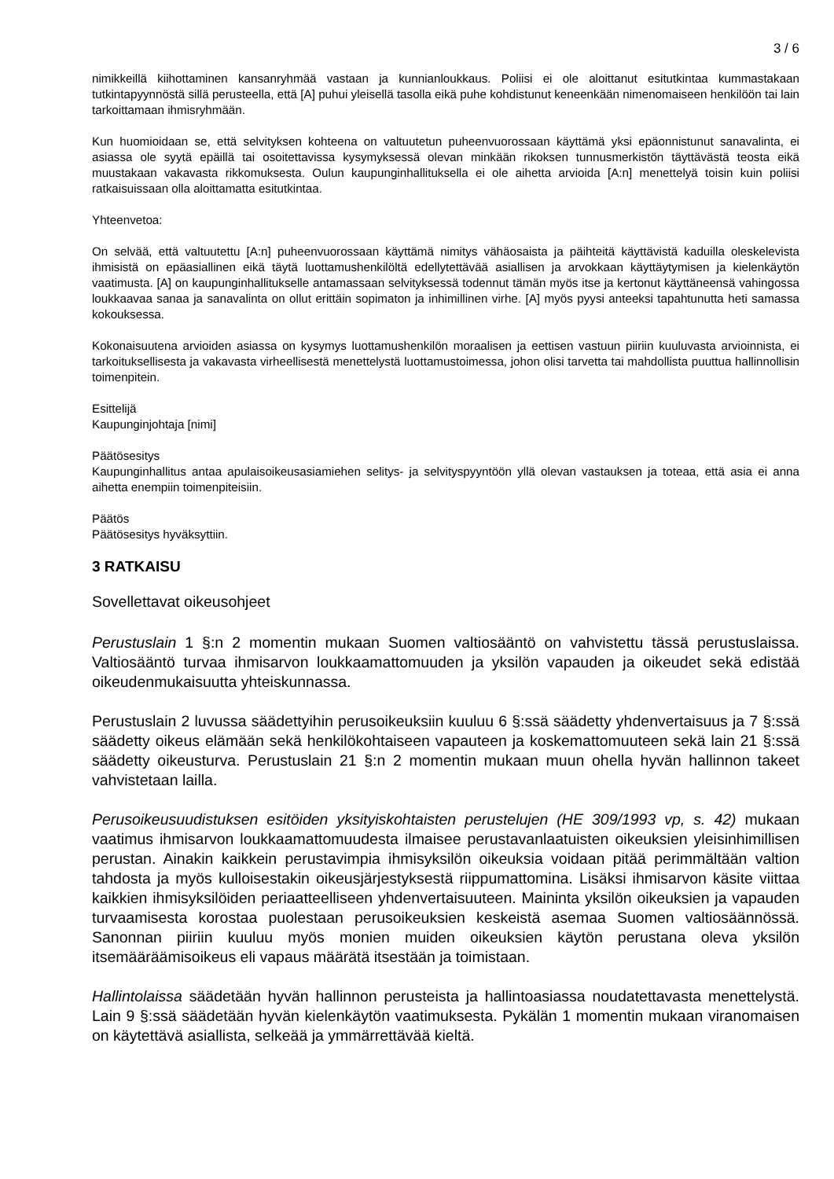3 / 6
nimikkeillä kiihottaminen kansanryhmää vastaan ja kunnianloukkaus. Poliisi ei ole aloittanut esitutkintaa kummastakaan tutkintapyynnöstä sillä perusteella, että [A] puhui yleisellä tasolla eikä puhe kohdistunut keneenkään nimenomaiseen henkilöön tai lain tarkoittamaan ihmisryhmään.
Kun huomioidaan se, että selvityksen kohteena on valtuutetun puheenvuorossaan käyttämä yksi epäonnistunut sanavalinta, ei asiassa ole syytä epäillä tai osoitettavissa kysymyksessä olevan minkään rikoksen tunnusmerkistön täyttävästä teosta eikä muustakaan vakavasta rikkomuksesta. Oulun kaupunginhallituksella ei ole aihetta arvioida [A:n] menettelyä toisin kuin poliisi ratkaisuissaan olla aloittamatta esitutkintaa.
Yhteenvetoa:
On selvää, että valtuutettu [A:n] puheenvuorossaan käyttämä nimitys vähäosaista ja päihteitä käyttävistä kaduilla oleskelevista ihmisistä on epäasiallinen eikä täytä luottamushenkilöltä edellytettävää asiallisen ja arvokkaan käyttäytymisen ja kielenkäytön vaatimusta. [A] on kaupunginhallitukselle antamassaan selvityksessä todennut tämän myös itse ja kertonut käyttäneensä vahingossa loukkaavaa sanaa ja sanavalinta on ollut erittäin sopimaton ja inhimillinen virhe. [A] myös pyysi anteeksi tapahtunutta heti samassa kokouksessa.
Kokonaisuutena arvioiden asiassa on kysymys luottamushenkilön moraalisen ja eettisen vastuun piiriin kuuluvasta arvioinnista, ei tarkoituksellisesta ja vakavasta virheellisestä menettelystä luottamustoimessa, johon olisi tarvetta tai mahdollista puuttua hallinnollisin toimenpitein.
Esittelijä
Kaupunginjohtaja [nimi]
Päätösesitys
Kaupunginhallitus antaa apulaisoikeusasiamiehen selitys- ja selvityspyyntöön yllä olevan vastauksen ja toteaa, että asia ei anna aihetta enempiin toimenpiteisiin.
Päätös
Päätösesitys hyväksyttiin.
3 RATKAISU
Sovellettavat oikeusohjeet
Perustuslain 1 §:n 2 momentin mukaan Suomen valtiosääntö on vahvistettu tässä perustuslaissa. Valtiosääntö turvaa ihmisarvon loukkaamattomuuden ja yksilön vapauden ja oikeudet sekä edistää oikeudenmukaisuutta yhteiskunnassa.
Perustuslain 2 luvussa säädettyihin perusoikeuksiin kuuluu 6 §:ssä säädetty yhdenvertaisuus ja 7 §:ssä säädetty oikeus elämään sekä henkilökohtaiseen vapauteen ja koskemattomuuteen sekä lain 21 §:ssä säädetty oikeusturva. Perustuslain 21 §:n 2 momentin mukaan muun ohella hyvän hallinnon takeet vahvistetaan lailla.
Perusoikeusuudistuksen esitöiden yksityiskohtaisten perustelujen (HE 309/1993 vp, s. 42) mukaan vaatimus ihmisarvon loukkaamattomuudesta ilmaisee perustavanlaatuisten oikeuksien yleisinhimillisen perustan. Ainakin kaikkein perustavimpia ihmisyksilön oikeuksia voidaan pitää perimmältään valtion tahdosta ja myös kulloisestakin oikeusjärjestyksestä riippumattomina. Lisäksi ihmisarvon käsite viittaa kaikkien ihmisyksilöiden periaatteelliseen yhdenvertaisuuteen. Maininta yksilön oikeuksien ja vapauden turvaamisesta korostaa puolestaan perusoikeuksien keskeistä asemaa Suomen valtiosäännössä. Sanonnan piiriin kuuluu myös monien muiden oikeuksien käytön perustana oleva yksilön itsemääräämisoikeus eli vapaus määrätä itsestään ja toimistaan.
Hallintolaissa säädetään hyvän hallinnon perusteista ja hallintoasiassa noudatettavasta menettelystä. Lain 9 §:ssä säädetään hyvän kielenkäytön vaatimuksesta. Pykälän 1 momentin mukaan viranomaisen on käytettävä asiallista, selkeää ja ymmärrettävää kieltä.